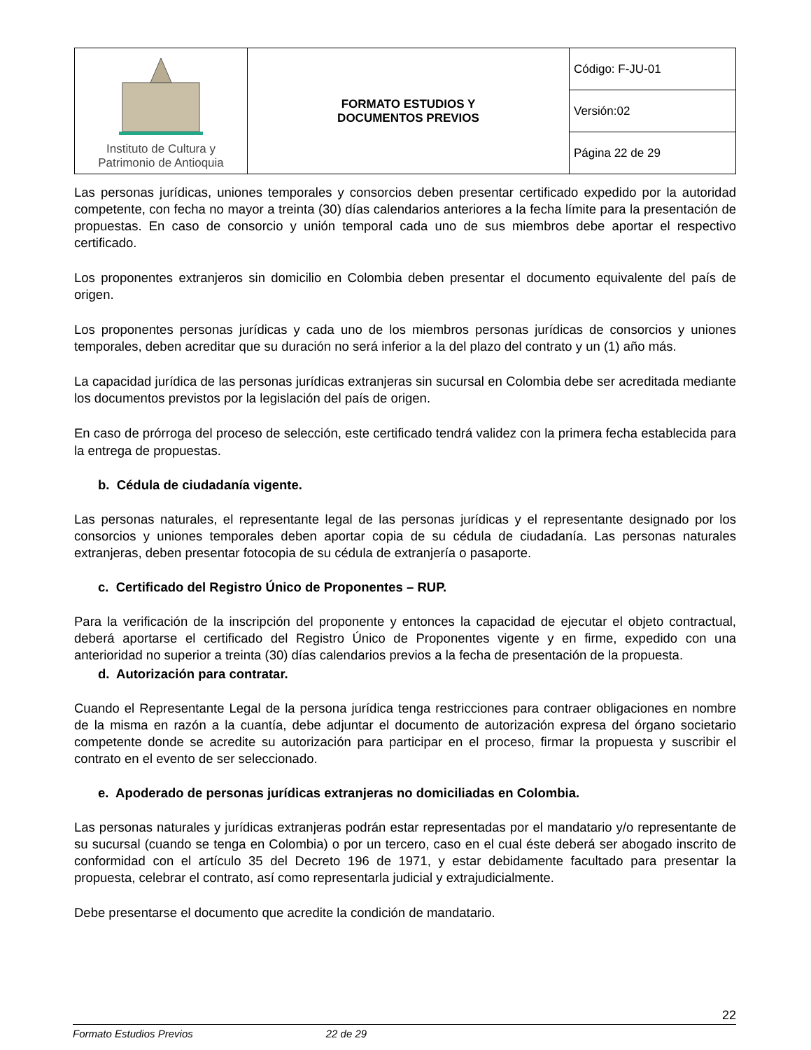| Instituto de Cultura y Patrimonio de Antioquia | FORMATO ESTUDIOS Y DOCUMENTOS PREVIOS | Código: F-JU-01 |
| | | Versión:02 |
| | | Página 22 de 29 |
Las personas jurídicas, uniones temporales y consorcios deben presentar certificado expedido por la autoridad competente, con fecha no mayor a treinta (30) días calendarios anteriores a la fecha límite para la presentación de propuestas. En caso de consorcio y unión temporal cada uno de sus miembros debe aportar el respectivo certificado.
Los proponentes extranjeros sin domicilio en Colombia deben presentar el documento equivalente del país de origen.
Los proponentes personas jurídicas y cada uno de los miembros personas jurídicas de consorcios y uniones temporales, deben acreditar que su duración no será inferior a la del plazo del contrato y un (1) año más.
La capacidad jurídica de las personas jurídicas extranjeras sin sucursal en Colombia debe ser acreditada mediante los documentos previstos por la legislación del país de origen.
En caso de prórroga del proceso de selección, este certificado tendrá validez con la primera fecha establecida para la entrega de propuestas.
b. Cédula de ciudadanía vigente.
Las personas naturales, el representante legal de las personas jurídicas y el representante designado por los consorcios y uniones temporales deben aportar copia de su cédula de ciudadanía. Las personas naturales extranjeras, deben presentar fotocopia de su cédula de extranjería o pasaporte.
c. Certificado del Registro Único de Proponentes – RUP.
Para la verificación de la inscripción del proponente y entonces la capacidad de ejecutar el objeto contractual, deberá aportarse el certificado del Registro Único de Proponentes vigente y en firme, expedido con una anterioridad no superior a treinta (30) días calendarios previos a la fecha de presentación de la propuesta.
d. Autorización para contratar.
Cuando el Representante Legal de la persona jurídica tenga restricciones para contraer obligaciones en nombre de la misma en razón a la cuantía, debe adjuntar el documento de autorización expresa del órgano societario competente donde se acredite su autorización para participar en el proceso, firmar la propuesta y suscribir el contrato en el evento de ser seleccionado.
e. Apoderado de personas jurídicas extranjeras no domiciliadas en Colombia.
Las personas naturales y jurídicas extranjeras podrán estar representadas por el mandatario y/o representante de su sucursal (cuando se tenga en Colombia) o por un tercero, caso en el cual éste deberá ser abogado inscrito de conformidad con el artículo 35 del Decreto 196 de 1971, y estar debidamente facultado para presentar la propuesta, celebrar el contrato, así como representarla judicial y extrajudicialmente.
Debe presentarse el documento que acredite la condición de mandatario.
22
Formato Estudios Previos 22 de 29